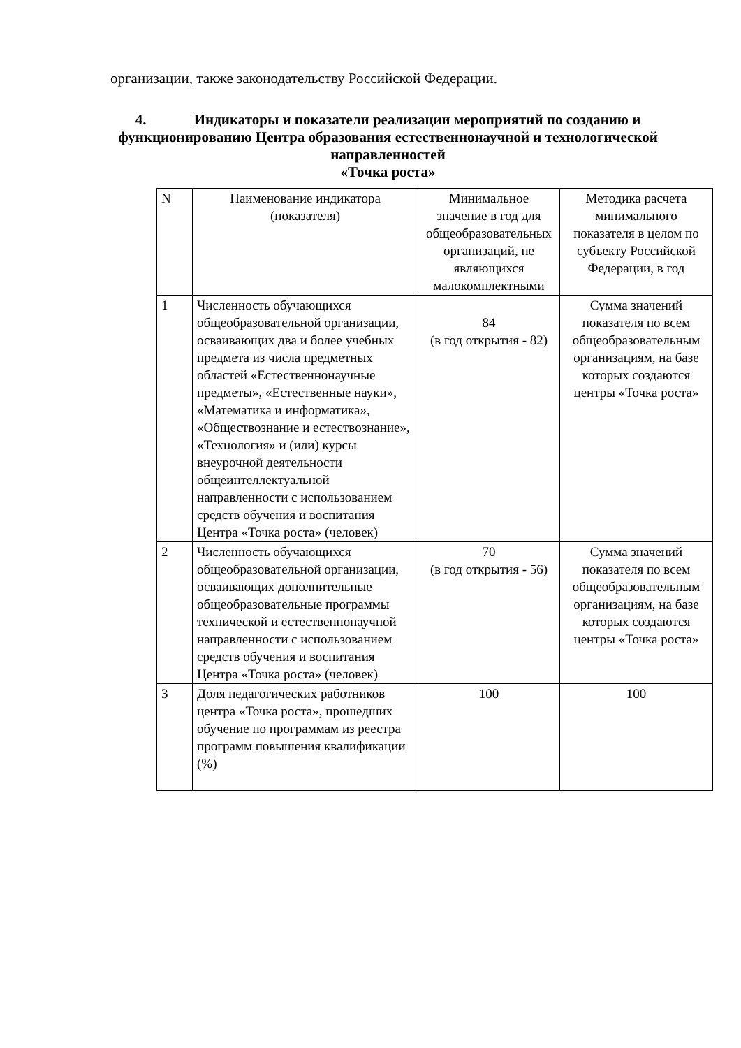организации, также законодательству Российской Федерации.
4. Индикаторы и показатели реализации мероприятий по созданию и функционированию Центра образования естественнонаучной и технологической направленностей
«Точка роста»
| N | Наименование индикатора (показателя) | Минимальное значение в год для общеобразовательных организаций, не являющихся малокомплектными | Методика расчета минимального показателя в целом по субъекту Российской Федерации, в год |
| --- | --- | --- | --- |
| 1 | Численность обучающихся общеобразовательной организации, осваивающих два и более учебных предмета из числа предметных областей «Естественнонаучные предметы», «Естественные науки», «Математика и информатика», «Обществознание и естествознание», «Технология» и (или) курсы внеурочной деятельности общеинтеллектуальной направленности с использованием средств обучения и воспитания Центра «Точка роста» (человек) | 84 (в год открытия - 82) | Сумма значений показателя по всем общеобразовательным организациям, на базе которых создаются центры «Точка роста» |
| 2 | Численность обучающихся общеобразовательной организации, осваивающих дополнительные общеобразовательные программы технической и естественнонаучной направленности с использованием средств обучения и воспитания Центра «Точка роста» (человек) | 70 (в год открытия - 56) | Сумма значений показателя по всем общеобразовательным организациям, на базе которых создаются центры «Точка роста» |
| 3 | Доля педагогических работников центра «Точка роста», прошедших обучение по программам из реестра программ повышения квалификации (%) | 100 | 100 |